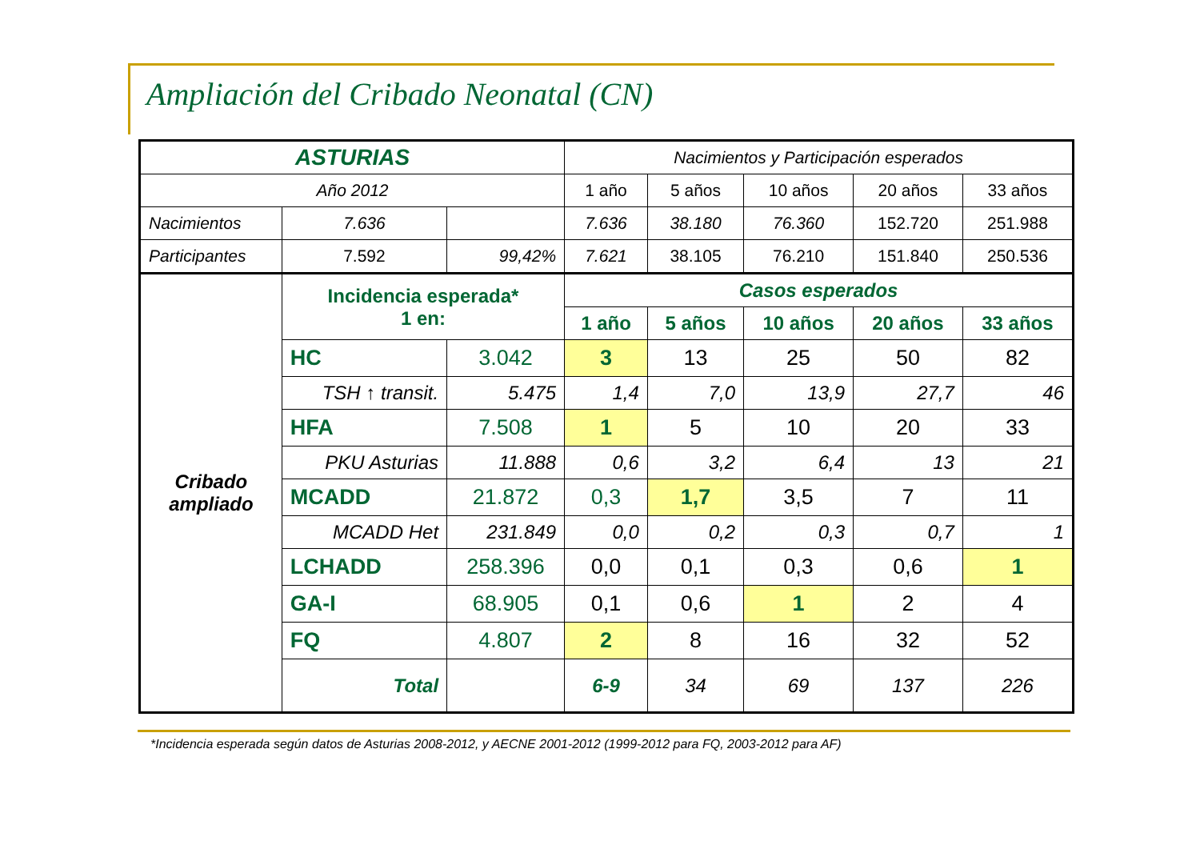Ampliación del Cribado Neonatal (CN)
| ASTURIAS | | | Nacimientos y Participación esperados | | | | |
| Año 2012 | | | 1 año | 5 años | 10 años | 20 años | 33 años |
| Nacimientos | 7.636 | | 7.636 | 38.180 | 76.360 | 152.720 | 251.988 |
| Participantes | 7.592 | 99,42% | 7.621 | 38.105 | 76.210 | 151.840 | 250.536 |
| Cribado ampliado | Incidencia esperada* 1 en: | | Casos esperados | | | | |
| | | | 1 año | 5 años | 10 años | 20 años | 33 años |
| | HC | 3.042 | 3 | 13 | 25 | 50 | 82 |
| | TSH ↑ transit. | 5.475 | 1,4 | 7,0 | 13,9 | 27,7 | 46 |
| | HFA | 7.508 | 1 | 5 | 10 | 20 | 33 |
| | PKU Asturias | 11.888 | 0,6 | 3,2 | 6,4 | 13 | 21 |
| | MCADD | 21.872 | 0,3 | 1,7 | 3,5 | 7 | 11 |
| | MCADD Het | 231.849 | 0,0 | 0,2 | 0,3 | 0,7 | 1 |
| | LCHADD | 258.396 | 0,0 | 0,1 | 0,3 | 0,6 | 1 |
| | GA-I | 68.905 | 0,1 | 0,6 | 1 | 2 | 4 |
| | FQ | 4.807 | 2 | 8 | 16 | 32 | 52 |
| | Total | | 6-9 | 34 | 69 | 137 | 226 |
*Incidencia esperada según datos de Asturias 2008-2012, y AECNE 2001-2012 (1999-2012 para FQ, 2003-2012 para AF)